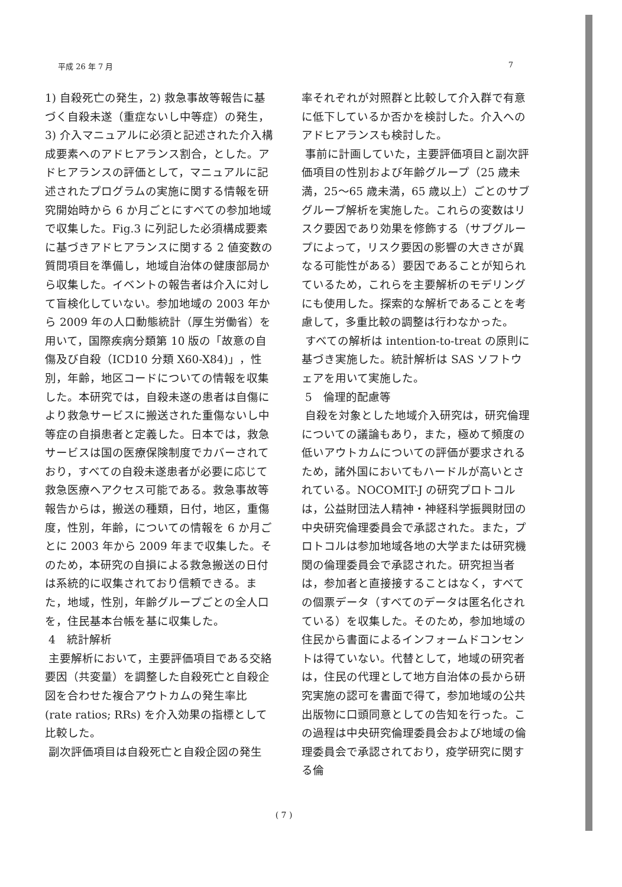平成 26 年 7 月 7
1) 自殺死亡の発生，2) 救急事故等報告に基づく自殺未遂（重症ないし中等症）の発生，3) 介入マニュアルに必須と記述された介入構成要素へのアドヒアランス割合，とした。アドヒアランスの評価として，マニュアルに記述されたプログラムの実施に関する情報を研究開始時から 6 か月ごとにすべての参加地域で収集した。Fig.3 に列記した必須構成要素に基づきアドヒアランスに関する 2 値変数の質問項目を準備し，地域自治体の健康部局から収集した。イベントの報告者は介入に対して盲検化していない。参加地域の 2003 年から 2009 年の人口動態統計（厚生労働省）を用いて，国際疾病分類第 10 版の「故意の自傷及び自殺（ICD10 分類 X60-X84)」，性別，年齢，地区コードについての情報を収集した。本研究では，自殺未遂の患者は自傷により救急サービスに搬送された重傷ないし中等症の自損患者と定義した。日本では，救急サービスは国の医療保険制度でカバーされており，すべての自殺未遂患者が必要に応じて救急医療へアクセス可能である。救急事故等報告からは，搬送の種類，日付，地区，重傷度，性別，年齢，についての情報を 6 か月ごとに 2003 年から 2009 年まで収集した。そのため，本研究の自損による救急搬送の日付は系統的に収集されており信頼できる。また，地域，性別，年齢グループごとの全人口を，住民基本台帳を基に収集した。
4　統計解析
主要解析において，主要評価項目である交絡要因（共変量）を調整した自殺死亡と自殺企図を合わせた複合アウトカムの発生率比 (rate ratios; RRs) を介入効果の指標として比較した。
副次評価項目は自殺死亡と自殺企図の発生
率それぞれが対照群と比較して介入群で有意に低下しているか否かを検討した。介入へのアドヒアランスも検討した。
事前に計画していた，主要評価項目と副次評価項目の性別および年齢グループ（25 歳未満，25～65 歳未満，65 歳以上）ごとのサブグループ解析を実施した。これらの変数はリスク要因であり効果を修飾する（サブグループによって，リスク要因の影響の大きさが異なる可能性がある）要因であることが知られているため，これらを主要解析のモデリングにも使用した。探索的な解析であることを考慮して，多重比較の調整は行わなかった。
すべての解析は intention-to-treat の原則に基づき実施した。統計解析は SAS ソフトウェアを用いて実施した。
5　倫理的配慮等
自殺を対象とした地域介入研究は，研究倫理についての議論もあり，また，極めて頻度の低いアウトカムについての評価が要求されるため，諸外国においてもハードルが高いとされている。NOCOMIT-J の研究プロトコルは，公益財団法人精神・神経科学振興財団の中央研究倫理委員会で承認された。また，プロトコルは参加地域各地の大学または研究機関の倫理委員会で承認された。研究担当者は，参加者と直接接することはなく，すべての個票データ（すべてのデータは匿名化されている）を収集した。そのため，参加地域の住民から書面によるインフォームドコンセントは得ていない。代替として，地域の研究者は，住民の代理として地方自治体の長から研究実施の認可を書面で得て，参加地域の公共出版物に口頭同意としての告知を行った。この過程は中央研究倫理委員会および地域の倫理委員会で承認されており，疫学研究に関する倫
( 7 )